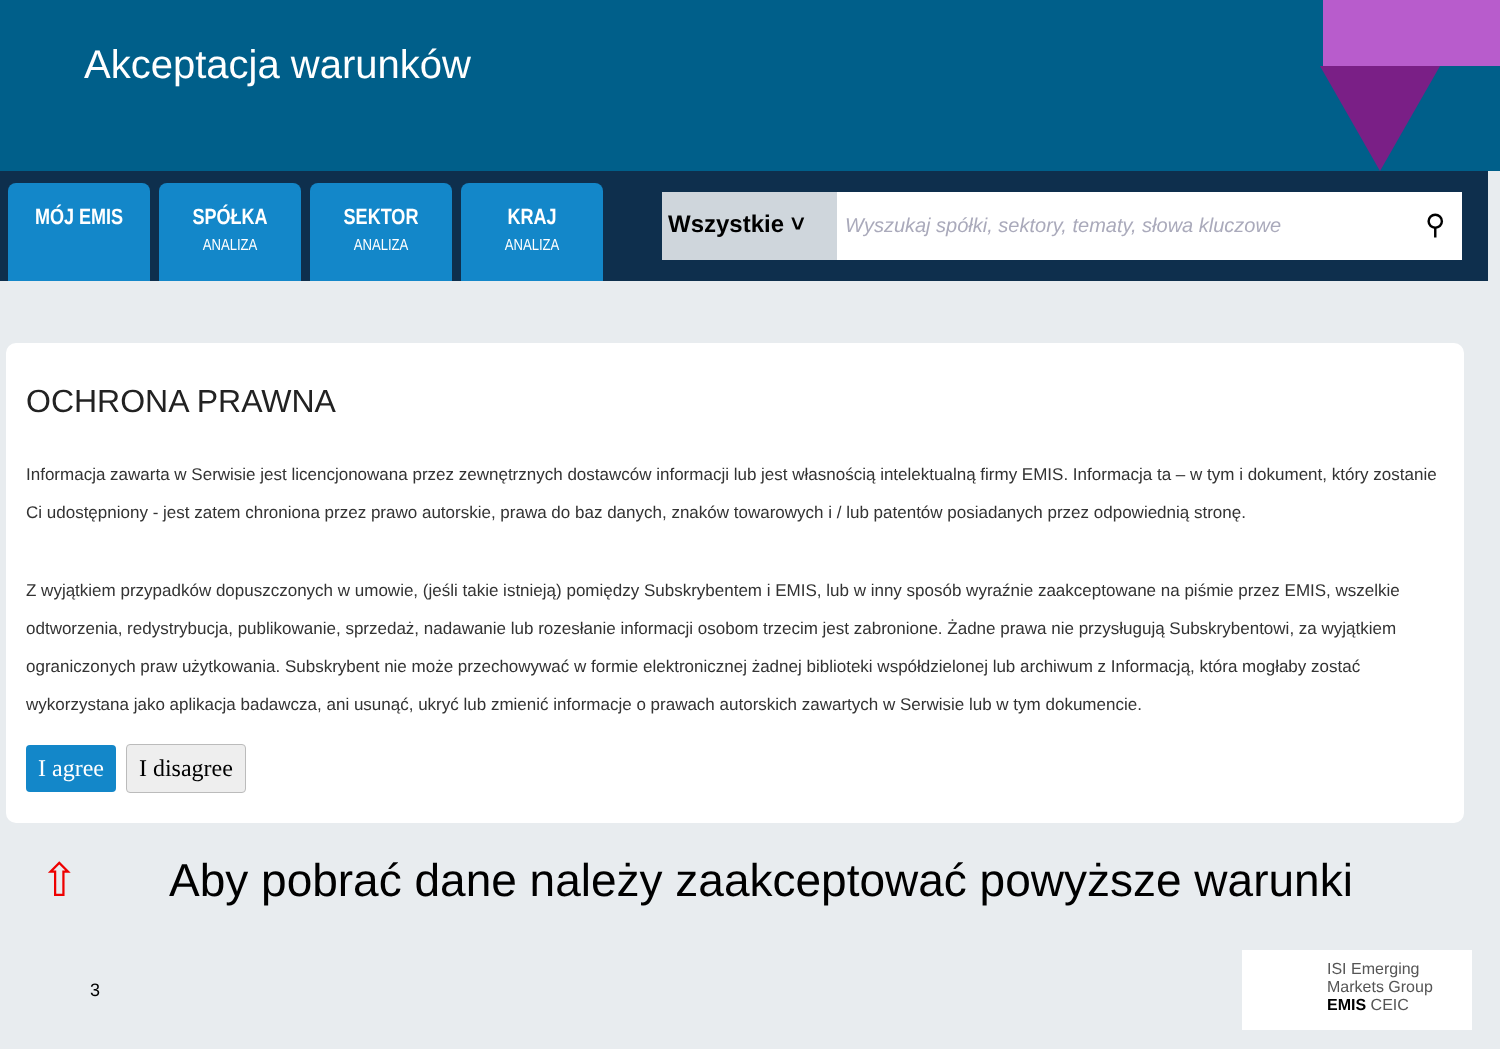Akceptacja warunków
MÓJ EMIS
SPÓŁKA
ANALIZA
SEKTOR
ANALIZA
KRAJ
ANALIZA
Wszystkie ˅
Wyszukaj spółki, sektory, tematy, słowa kluczowe
⚲
OCHRONA PRAWNA
Informacja zawarta w Serwisie jest licencjonowana przez zewnętrznych dostawców informacji lub jest własnością intelektualną firmy EMIS. Informacja ta – w tym i dokument, który zostanie Ci udostępniony - jest zatem chroniona przez prawo autorskie, prawa do baz danych, znaków towarowych i / lub patentów posiadanych przez odpowiednią stronę.
Z wyjątkiem przypadków dopuszczonych w umowie, (jeśli takie istnieją) pomiędzy Subskrybentem i EMIS, lub w inny sposób wyraźnie zaakceptowane na piśmie przez EMIS, wszelkie odtworzenia, redystrybucja, publikowanie, sprzedaż, nadawanie lub rozesłanie informacji osobom trzecim jest zabronione. Żadne prawa nie przysługują Subskrybentowi, za wyjątkiem ograniczonych praw użytkowania. Subskrybent nie może przechowywać w formie elektronicznej żadnej biblioteki współdzielonej lub archiwum z Informacją, która mogłaby zostać wykorzystana jako aplikacja badawcza, ani usunąć, ukryć lub zmienić informacje o prawach autorskich zawartych w Serwisie lub w tym dokumencie.
I agree I disagree
⇧ Aby pobrać dane należy zaakceptować powyższe warunki
3
ISI Emerging
Markets Group
EMIS CEIC